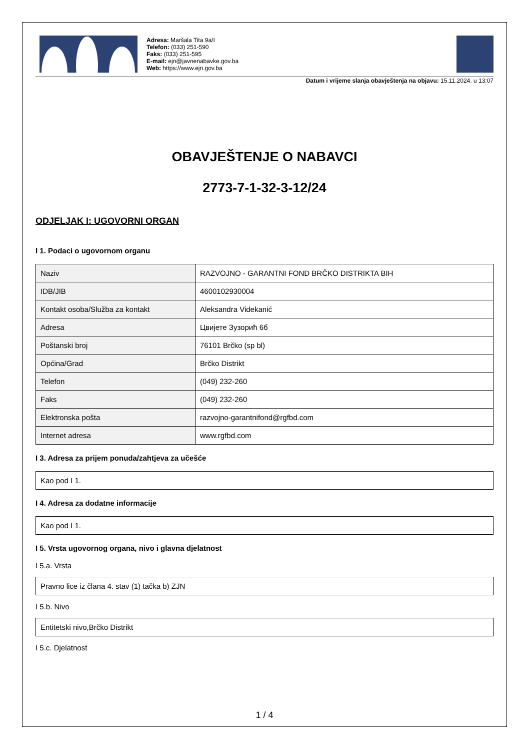Adresa: Maršala Tita 9a/I
Telefon: (033) 251-590
Faks: (033) 251-595
E-mail: ejn@javnenabavke.gov.ba
Web: https://www.ejn.gov.ba
Datum i vrijeme slanja obavještenja na objavu: 15.11.2024. u 13:07
OBAVJEŠTENJE O NABAVCI
2773-7-1-32-3-12/24
ODJELJAK I: UGOVORNI ORGAN
I 1. Podaci o ugovornom organu
| Naziv | RAZVOJNO - GARANTNI FOND BRČKO DISTRIKTA BIH |
| IDB/JIB | 4600102930004 |
| Kontakt osoba/Služba za kontakt | Aleksandra Videkanić |
| Adresa | Цвијете Зузорић 6б |
| Poštanski broj | 76101 Brčko (sp bl) |
| Općina/Grad | Brčko Distrikt |
| Telefon | (049) 232-260 |
| Faks | (049) 232-260 |
| Elektronska pošta | razvojno-garantnifond@rgfbd.com |
| Internet adresa | www.rgfbd.com |
I 3. Adresa za prijem ponuda/zahtjeva za učešće
Kao pod I 1.
I 4. Adresa za dodatne informacije
Kao pod I 1.
I 5. Vrsta ugovornog organa, nivo i glavna djelatnost
I 5.a. Vrsta
Pravno lice iz člana 4. stav (1) tačka b) ZJN
I 5.b. Nivo
Entitetski nivo,Brčko Distrikt
I 5.c. Djelatnost
1 / 4